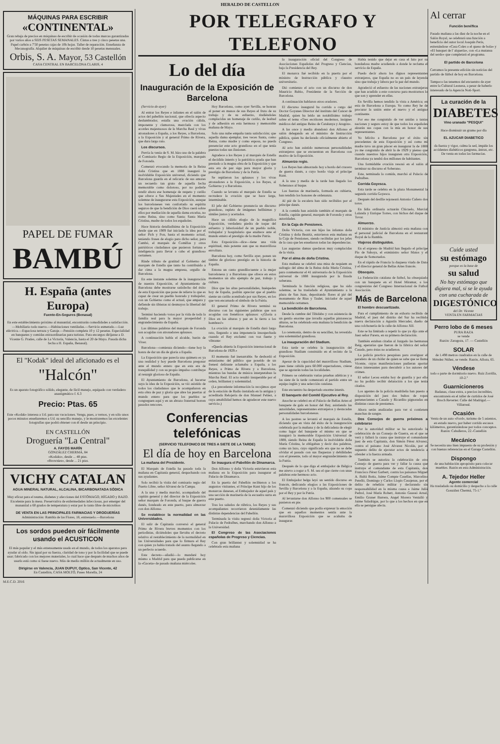HERALDO DE CASTELLON
MÁQUINAS PARA ESCRIBIR
«CONTINENTAL»
Gran rebaja de precios en máquinas de escribir de ocasión de todas marcas garantizadas por varios años a SEIS PESETAS SEMANALES. Cintas a tres y cinco pesetas una. Papel carbón a 7'50 pesetas cajas de 10h hojas. Taller de reparación. Enseñanza de Mecanografía. Alquiler de máquinas de escribir desde 10 pesetas mensuales.
Orbis, S. A. Mayor, 53 Castellón
CASA CENTRAL EN BARCELONA CLARIS, 4
PAPEL DE FUMAR
BAMBÚ
H. España (antes Europa)
Fuente-En-Segures (Benasal)
En este establecimiento próximo al manantial, encontrarán comodidades a satisfacción.—Mobiliario todo nuevo.—Habitaciones ventiladas.—Servicio esmerado.—Luz eléctrica.—Espaciosa terraza y Garaje.—Pensión completa 10 y 12 pesetas. Especialidad en banquetes y comidas extraordinarias para turistas. Para encargos diríjanse a D. Vicente G. Prades, calle de La Victoria, Valencia, hasta el 20 de Mayo. Pasada dicha fecha a H. España, Benasal).
El "Kodak" ideal del aficionado es el
"Halcón"
Es un aparato fotográfico sólido, elegante, de fácil manejo, equipado con verdadero anastigmático f. 6.3
Precio: Ptas. 65
Este «Kodak» interesa a Ud. para sus vacaciones. Venga, pues, a vernos, y en sólo unos pocos minutos enseñaremos a Ud. su sencillo manejo, y le mostraremos las excelentes fotografías que podrá obtener con él desde un principio.
EN CASTELLÓN
Droguería "La Central"
A. FAYOS MARÍN
GONZÁLEZ CHERMÁ, 84
«Kodaks», desde ... 48 ptas.
«Brownies», desde ... 21 ptas.
VICHY CATALAN
AGUA MINERAL NATURAL, ALCALINA, BICARBONATADA SÓDICA
Muy eficaz para el reuma, diabetes y afecciones del ESTÓMAGO, HÍGADO y BAZO. Excelente para la mesa. Preservativa de enfermedades infecciosas, por emerger del manantial a 60 grados de temperatura y estar por lo tanto libre de microbios
DE VENTA EN LAS PRINCIPALES FARMACIAS Y DROGUERÍAS
Administración: Rambla de las Flores, 18, entresuelo.—Barcelona
Los sordos pueden oír fácilmente usando el ACUSTICON
El más popular y el más extensamente usado en el mundo, de todos los aparatos para ayudar al oído. Sin igual por su fuerza, claridad de tono y por la facilidad que se puede usar; fabricado con los mejores materiales, lo cual hace que después de muchos años de usarlo está como si fuese nuevo. Más de medio millón de actualmente en uso.
Dirigirse en Valencia, JUAN DUPUY, Optico, San Vicente, 42
En Castellón, CASA MOLTÓ, Paseo Morella, 24
M.E.C.D. 2016
POR TELEGRAFO Y TELEFONO
Lo del día
Inauguración de la Exposición de Barcelona
(Servicio de ayer)
Al entrar los Reyes e infantes en el salón de actos del pabellón nacional, que ofrecía aspecto deslumbrador, estalla una ovación cálida, imponente y clamorosa, mezclada con los acordes majestuosos de la Marcha Real y vivas atronadores a España, a los Reyes, a Barcelona, a la Exposición y al general Primo de Rivera, que dura largo rato.
Los discursos.
Previa la venia de S. M. hizo uso de la palabra el Comisario Regio de la Exposición, marqués de Foronda.
Comenzó evocando la memoria de la Reina doña Cristina que en 1888 inauguró la inolvidable Exposición universal, diciendo que Barcelona guarda en el relicario de sus amores un recuerdo tan grato de aquella fecha memorable como doloroso, por no poderle rendir ahora ese homenaje de respeto y cariño que ofrece a Sus Majestades en el momento solemne de inaugurarse esta Exposición, aunque los barceloneses ven confortado su espíritu seguros de que la bendición de Dios caerá sobre ellos por mediación de aquella dama excelsa, no como Reina, sino como Santa; Santa María Cristina, madre de todos los españoles.
Hace historia detalladísima de la Exposición desde que en 1909 fué iniciada la idea por el señor Pich y Pon, hasta el momento actual, teniendo frases de elogio para dicho señor, para Cambó, el marqués de Comillas y otros patrióticos ciudadanos que pusieron fortuna e inteligencia para llevar a cabo el grandioso certamen.
Rinde tributo de gratitud al Gobierno del marqués de Estella que tanto ha contribuido a dar cima a la magna empresa, orgullo de Barcelona.
En este instante solemne de la inauguración de nuestra Exposición, el Ayuntamiento de Barcelona debe mostrarse satisfecho del éxito de esta Exposición que pone de relieve lo que es capaz de crear un pueblo honrado y trabajador, con un Gobierno como el actual, que ampara y defiende sin tibiezas ni desmayos la libertad del trabajo.
Terminó haciendo votos por la vida de toda la familia real para la mayor prosperidad y engrandecimiento de España.
Las últimas palabras del marqués de Foronda son acogidas con atronadores aplausos.
A continuación habla el alcalde, barón de Viver.
Barcelona—comienza diciendo—tiene hoy la honra de dar un día de gloria a España.
La Exposición que parecía una quimera es ya una realidad y hoy puede Barcelona pregonar ante el mundo entero que en esta era de tranquilidad y con su propio impulso contribuye al resurgir glorioso de España.
El Ayuntamiento de Barcelona, al hacerse suya la idea de la Exposición, se vió asistido de todos los ciudadanos que le acompañaron en esta obra de paz y gloria que abre las puertas al mundo entero para que los pueblos se congreguen aquí y en un abrazo fraternal borren pasados rencores.
Hoy Barcelona, como ayer Sevilla, se honran al poner en manos de sus Reyes el fruto de su trabajo y de su esfuerzo, rindiéndoles complacidas un homenaje de cariño, de lealtad y de adhesión en esta hermosa y memorable mañana de Mayo.
Solo una nube empaña tanta satisfacción; que aquella dama ejemplar, tres veces Santa, como Reina, como madre y como esposa, no pueda presenciar este acto grandioso en el que tenía puestas todas sus ilusiones.
Agradece a los Reyes y al marqués de Estella el decidido interés y la patriótica ayuda que han prestado a la magna obra de la Exposición y que esta era de paz siga para mayor gloria y prestigio de Barcelona y de la Patria.
Se repitieron los aplausos y los vivas atronadores a la Exposición, a los Reyes, al Gobierno y a Barcelona.
Cuando se levanta el marqués de Estella se recrudece la ovación que se hace larga, interminable.
El jefe del Gobierno pronuncia un discurso grandioso, repleto de imágenes bellísimas y símiles justos y acertados.
Hace un cálido elogio de la magnífica Exposición, verdadera piedra de toque del esfuerzo y laboriosidad de un pueblo noble, trabajador y hospitalario que enaltece ante el mundo entero el prestigio de la madre Patria.
Esta Exposición—dice—tiene una vida espiritual, más potente aun que su maravillosa envoltura.
Barcelona hoy, como Sevilla ayer, ponen un timbre de glorioso prestigio en la historia de España.
Entona un canto grandilocuente a la mujer barcelonesa y a Barcelona que ofrece en estos momentos un alto ejemplo de paz, trabajo y cultura.
Dice que las altas personalidades, huéspedes hoy de España, podrán apreciar que el pueblo siente un cariño acendrado por sus Reyes, en los que ven encarnado el símbolo de la Patria.
El general Primo de Rivera terminó su discurso con las siguientes palabras que son acogidas con frenéticos aplausos: «¡Gloria a Dios en las alturas y paz en la tierra a los hombres!»
La ovación al marqués de Estella duró largo rato, llegando a una imponencia insospechada cuando el Rey exclamó con voz fuerte y vibrante:
«Queda abierta la Exposición internacional de Barcelona de 1929.»
El momento fué inenarrable. Se desbordó el entusiasmo del público que poseído de un frenesí delirante aclamaba a España, a los Reyes, a Primo de Rivera y a Barcelona, mientras las bandas de música interpretaban la Marcha Real. El acto resultó insuperable por el orden, brillantez y solemnidad.
(La precedente información la recojimos ayer de la estación de Radio instalada en la antigua y acreditada Relojería de don Manuel Peláez, a cuya amabilidad hemos de agradecer este nuevo servicio.)
Conferencias telefónicas
(SERVICIO TELEFONICO DE TRES A SIETE DE LA TARDE)
El día de hoy en Barcelona
La mañana del Presidente.
El Marqués de Estella ha pasado toda la mañana en Capitanía general, despachando con sus ayudantes.
Solo recibió la visita del comisario regio del Puerto Libre, señor Alvarez de la Campa.
A la una y media marchó, acompañado del capitán general y del director de la Exposición señor marqués de Foronda, al buque de guerra danés, fondeado en este puerto, para almorzar con don Alfonso.
Se restablece la normalidad en las Universidades.
El salir de Capitanía conversó el general Primo de Rivera breves momentos con los periodistas, diciéndoles que llevaba el decreto relativo al restablecimiento de la normalidad en las Universidades para que lo firmara el Rey con quien ya había tratado del asunto llegando a un perfecto acuerdo.
Este decreto—añadió—lo mandaré hoy mismo a Madrid para que pueda publicarse en la «Gaceta» de pasado mañana miércoles.
Se inaugura el Pabellón de Dinamarca.
Don Alfonso y doña Victoria estuvieron esta mañana en la Exposición para inaugurar el Palacio de Dinamarca.
En la puerta del Pabellón recibieron a los augustos visitantes, el Príncipe Kunt hijo de los monarcas daneses, el Embajador de aquel país y una sección de marinería de la escuadra surta en este puerto.
Tras los saludos de rúbrica, los Reyes y sus acompañantes recorrieron detenidamente las distintas dependencias del Pabellón.
Terminada la visita regresó doña Victoria al Palacio de Pedralbes, marchando don Alfonso a la Universidad.
El Congreso de las Asociaciones españolas de Progreso y Ciencias.
Con gran brillantez y solemnidad se ha celebrado esta mañana
la inauguración oficial del Congreso de Asociaciones Españolas del Progreso y Ciencias, bajo la Presidencia del Rey.
El monarca fué recibido en la puerta por el ministro de Instrucción pública y claustro universitario.
Dió comienzo el acto con un discurso de don Mauricio Rubio, Presidente de la Sección de Barcelona.
A continuación hablaron otros oradores.
El discurso inaugural ha corrido a cargo del Doctor Goyanes Director del instituto del Cancer de Madrid, quien ha leído un notabilísimo trabajo sobre el tema «Tres escritores modernos, insignes médicos del antiguo Reino de Catalunya y Aragón».
A las once y media abandonó don Alfonso el salón delegando en el ministro de Instrucción pública, quien ha declarado oficialmente abierto el Congreso.
Al acto han asistido numerosas personalidades extranjeros que se encuentran en Barcelona con motivo de la Exposición.
Almuerzo regio.
Los Reyes han almorzado hoy a bordo del crucero de guerra danés, a cuyo bordo viaja el príncipe Kunt.
A la una y media de la tarde han llegado los Soberanos al buque.
Las fuerzas de marinería, formada en cubierta, han rendido los honores de ordenanza.
Al pié de la escalera han sido recibidos por el príncipe danés.
A la comida han asistido también el marqués de Estella, capitán general, marqués de Foronda y otras autoridades.
En la Caja de Pensiones.
Doña Victoria, con sus hijas las infantas doña Cristina y doña Beatriz, estuvieron esta mañana en la Caja de Pensiones, siendo recibidas por los jefes de la casa que les enseñaron todas las dependencias.
Las augustas damas quedaron muy complacidas de la visita.
Por el alma de doña Cristina.
Esta mañana se celebró una misa de requiem en sufragio del alma de la Reina doña María Cristina, para conmemorar el 41 aniversario de la Exposición universal de 1888 inaugurada por la finada soberana.
Terminada la función religiosa, que ha sido solemne, se ha trasladado el Ayuntamiento a la plaza de San Juan, depositando flores al pié del monumento de Rius y Taulet, iniciador de aquel memorable certamen.
La bendición de Barcelona.
Desde la cumbre del Tibidabo y con asistencia de un gentío enorme que invadía aquellas pintorescas alturas, se ha celebrado esta mañana la bendición de Barcelona.
La ceremonia, dentro de su sencillez, ha revestido una solemnidad grandiosa.
La inauguración del Stadium.
Esta tarde se celebra la inauguración del grandioso Stadium construido en el recinto de la Exposición.
Apesar de la capacidad del maravilloso Stadium, pues tiene cabida para 60.000 espectadores, créese que se agotarán todas las localidades.
Primero se celebrarán varias pruebas atléticas y a las siete de la tarde comenzará el partido entre un equipo inglés y una selección catalana.
Este encuentro ha despertado enorme interés.
El banquete del Comité Ejecutivo al Rey.
Anoche se celebró en el Palacio de Bellas Artes el banquete de gala en honor del Rey, asistiendo las autoridades, representantes extranjeros y destacadas personalidades barcelonesas.
A los postres se levantó el marqués de Estella, diciendo que en vista del éxito de la inauguración celebrada por la mañana y de la delicadeza de elegir como lugar del banquete el mismo en que se inauguró la memorable Exposición Universal de 1888, siendo Reina de España la inolvidable doña María Cristina, le obligaban y decir dos palabras, como un lazo, cuyo significado era que no se debe olvidar el pasado con sus flaquezas y debilidades con el presente, todo al mayor engrandecimiento de la Patria.
Después de lo que diga el embajador de Bélgica me atrevo a rogar a S. M. sea el que cierre con unas palabras este hermoso acto.
El Embajador belga leyó un sentido discurso en francés, dedicando elogios a las Exposiciones de Sevilla y Barcelona y a la España, alzando su copa por el Rey y por la Patria.
Al levantarse don Alfonso los 900 comensales se pusieron en pie.
Comenzó diciendo que podía expresar la emoción que en aquellos momentos sentía ante la maravillosa Exposición que se acababa de inaugurar.
Había tenido que dejar en casa el luto por su bondadosa madre acudiendo a donde le reclama el servicio de España.
Puedo decir ahora los dignos representantes extranjeros, que España no es un país de leyenda sino que trabaja y labora por la paz del mundo.
Agradeció el esfuerzo de las naciones extranjeras que han acudido a este concurso para mostrarnos lo que son y aprender en ellas.
En Sevilla hemos tendido la vista a América; en esta de Barcelona a Europa. Yo como Rey he de procurar la unión entre el nuevo y el antiguo continente.
Por eso me congratulo de ver unidas a tantas naciones y seguro estoy de que todos los españoles alzarán sus copas con la mía en honor de sus representantes.
Yo felicito a Barcelona por el éxito sin precedentes de esta Exposición y así como mi madre tuvo un gran placer en inaugurar la de 1888 yo me congratulo de abrir la de 1929 y pienso que cuando nuestros hijos inauguren otra Exposición, Barcelona ya tendrá dos millones de habitantes.
Una formidable ovación resonó en el salón al terminar su discurso el Soberano.
Este, terminada la comida, marchó al Palacio de Pedralbes.
Corrida Goyesca.
Esta tarde se celebra en la plaza Monumental la segunda corrida Goyesca.
Después del desfile rejoneará Antonio Cañero dos toros.
En lidia ordinaria actuarán Chicuelo, Marcial Lalanda y Enrique Torres, con bichos del duque de Tovar.
Almuerzo.
El ministro de Justicia almorzó esta mañana con el personal judicial de Barcelona en el restaurant Royal de la Rambla.
Viajeros distinguidos.
En el expreso de Madrid han llegado el príncipe Pío de Saboya, el exministro señor Matos y el duque de Somoruelos.
En el rápido de Francia la duquesa viuda de Dato y el director general de Bellas Artes francés.
Obsequio.
La Federación catalana de futbol, ha obsequiado con un banquete en el Hotel Miramar, a los congresistas del Congreso Internacional de Futbol Asociación.
Más de Barcelona
El hombre descuartizado.
Para el cumplimiento de un exhorto recibido de Madrid, el juez del distrito del Sur ha recibido nueva declaración a Agustín Mercader, dueño de una colchonería de la calle de Alfonso XII.
Este se ha limitado a repetir lo que ya dijo ante el Juez señor Parera, en su primera declaración.
También estaban citadas al Juzgado las hermanas Reig, eperarias que fueron de la fábrica del señor Casado, pero éstas no acudieron.
La policía practica pesquisas para averiguar el paradero de un chófer de quien se sabe que se llama Vicente, cuyas manifestaciones pudieran aportar datos interesantes para descubrir a los autores del crimen.
El señor Lecea estaba hoy de guardia y por ello no ha podido recibir delaración a los que tenía citados.
Los agentes de la policía madrileña han puesto a disposición del juez dos bultos de ropas pertenecientes a Casado y Ricardito pignoradas en distintas casas de prestamos.
Ahora serán analizadas para ver si contienen manchas de sangre.
Dos Consejos de guerra próximos a celebrarse
Por la autoridad militar se ha autorizado la celebración de un Consejo de Guerra, en el que se verá y fallará la causa que instruye el comandante juez de esta Capitanía, don Simón Pérez Alvarez, contra el paisano José Alvarez Nicolás, por el supuesto delito de ejecutar actos de tendencia a ofender a la fuerza armada.
También se autoriza la celebración de otro Consejo de guerra para ver y fallar la causa que instruye el comandante de esta Capitanía, don Francisco Pérez Garbert, contra los paisanos Miguel A. Baltá Botta, Jaime Compte Casellas, Marcelino Perelló, Domingo y Carlos Llopis Casajenas, por el delito de rebelión militar y declarando sin responsabilidad en la misma causa a Jaime Juliá Pedrol, José María Robert, Antonio Guassó Arnal, Emilio Graner Barrera, Angel Morera Ventalló y Jaime Saladrigas, por lo que a los hechos en que en ella se persigue afecta.
Al cerrar
Función benéfica
Pasado mañana a las diez de la noche en el Salón Royal, se celebrará una función a beneficio del autor local Joaquín Peris, estrenándose «Casa Coles o el queso de bola» y «El banquet de l' alquería», con «La matansa del serdo» que completará el programa.
El partido de Barcelona
Cerramos la presente edición sin noticias del partido de fútbol de hoy en Barcelona.
Tampoco las tenemos del encuentro de ayer entre la Cultural Leonesa, a pesar de haberlo interesado de la Agencia Noti-Sport.
La curación de la
DIABETES
Vino uranado "PESQUI"
Hace disminuir un gramo por día
EL AZUCAR DIABETICO
da fuerza y vigor, calma la sed, impide los accidentes diabéticos gangrena, ántrax, etc. De venta en todas las farmacias.
Cuide usted
su estómago
porque es la base de
su salud
No hay estómago que digiera mal, si se le ayuda con una cucharada de
DIGESTÓNICO
del Dr. Vicente
VENTA EN FARMACIAS
Perro lobo de 6 meses
PURA RAZA
se vende
Razón: Zaragoza, 17. — Castellón
SOLAR
de 1.498 metros cuadrados en la calle de Méndez Núñez, se vende. Razón, Alloza, 65.
Véndese
todo o parte de dormitorio nuevo. Ruiz Zorrilla, 10-2.º
Guarnicioneros
Badanas, clase extra, a precios increibles, encontrareis en el taller de curtidos de José Broch Reverter. Calle del Madrigal.—Villarreal.
Ocasión
Venta de un auto «Ford», turismo de 5 asientos, en estado nuevo, por haber corrido escasos kilómetros, garantizándose por todos conceptos. Razón: Caballeros, 22.-Castellón
Mecánico
Se necesita uno bien impuesto de su profesión y con buenas referencias en el Garage Castellón.
Dispongo
de una habitación apropósito para colocar muebles. Razón en esta Administración.
A. Tejedor Heller
Agente comercial
Ha trasladado su domicilio y despacho a la calle González Chermá, 75-1.º